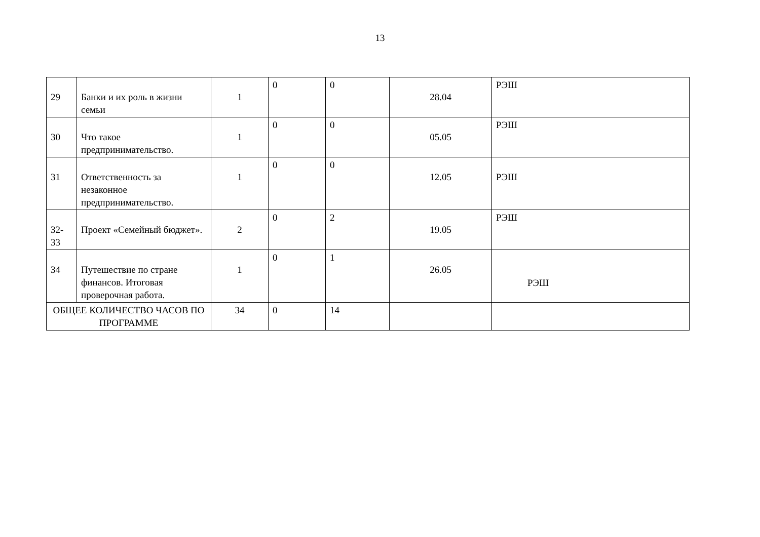13
| 29 | Банки и их роль в жизни семьи | 1 | 0 | 0 | 28.04 | РЭШ |
| 30 | Что такое предпринимательство. | 1 | 0 | 0 | 05.05 | РЭШ |
| 31 | Ответственность за незаконное предпринимательство. | 1 | 0 | 0 | 12.05 | РЭШ |
| 32- 33 | Проект «Семейный бюджет». | 2 | 0 | 2 | 19.05 | РЭШ |
| 34 | Путешествие по стране финансов. Итоговая проверочная работа. | 1 | 0 | 1 | 26.05 | РЭШ |
| ОБЩЕЕ КОЛИЧЕСТВО ЧАСОВ ПО ПРОГРАММЕ | | 34 | 0 | 14 | | |